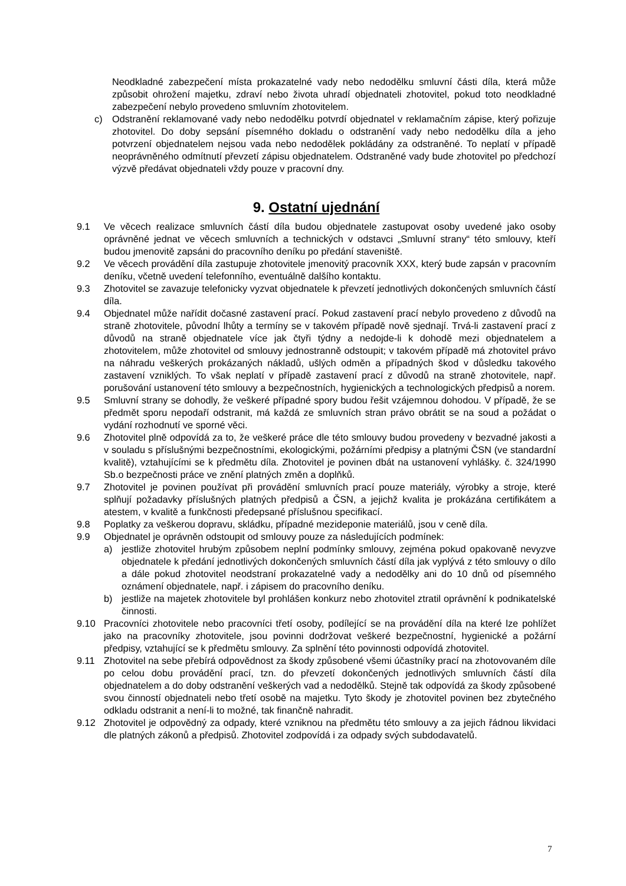Neodkladné zabezpečení místa prokazatelné vady nebo nedodělku smluvní části díla, která může způsobit ohrožení majetku, zdraví nebo života uhradí objednateli zhotovitel, pokud toto neodkladné zabezpečení nebylo provedeno smluvním zhotovitelem.
c) Odstranění reklamované vady nebo nedodělku potvrdí objednatel v reklamačním zápise, který pořizuje zhotovitel. Do doby sepsání písemného dokladu o odstranění vady nebo nedodělku díla a jeho potvrzení objednatelem nejsou vada nebo nedodělek pokládány za odstraněné. To neplatí v případě neoprávněného odmítnutí převzetí zápisu objednatelem. Odstraněné vady bude zhotovitel po předchozí výzvě předávat objednateli vždy pouze v pracovní dny.
9. Ostatní ujednání
9.1 Ve věcech realizace smluvních částí díla budou objednatele zastupovat osoby uvedené jako osoby oprávněné jednat ve věcech smluvních a technických v odstavci „Smluvní strany“ této smlouvy, kteří budou jmenovitě zapsáni do pracovního deníku po předání staveniště.
9.2 Ve věcech provádění díla zastupuje zhotovitele jmenovitý pracovník XXX, který bude zapsán v pracovním deníku, včetně uvedení telefonního, eventuálně dalšího kontaktu.
9.3 Zhotovitel se zavazuje telefonicky vyzvat objednatele k převzetí jednotlivých dokončených smluvních částí díla.
9.4 Objednatel může nařídit dočasné zastavení prací. Pokud zastavení prací nebylo provedeno z důvodů na straně zhotovitele, původní lhůty a termíny se v takovém případě nově sjednají. Trvá-li zastavení prací z důvodů na straně objednatele více jak čtyři týdny a nedojde-li k dohodě mezi objednatelem a zhotovitelem, může zhotovitel od smlouvy jednostranně odstoupit; v takovém případě má zhotovitel právo na náhradu veškerých prokázaných nákladů, ušlých odměn a případných škod v důsledku takového zastavení vzniklých. To však neplatí v případě zastavení prací z důvodů na straně zhotovitele, např. porušování ustanovení této smlouvy a bezpečnostních, hygienických a technologických předpisů a norem.
9.5 Smluvní strany se dohodly, že veškeré případné spory budou řešit vzájemnou dohodou. V případě, že se předmět sporu nepodaří odstranit, má každá ze smluvních stran právo obrátit se na soud a požádat o vydání rozhodnutí ve sporné věci.
9.6 Zhotovitel plně odpovídá za to, že veškeré práce dle této smlouvy budou provedeny v bezvadné jakosti a v souladu s příslušnými bezpečnostními, ekologickými, požárními předpisy a platnými ČSN (ve standardní kvalitě), vztahujícími se k předmětu díla. Zhotovitel je povinen dbát na ustanovení vyhlášky. č. 324/1990 Sb.o bezpečnosti práce ve znění platných změn a doplňků.
9.7 Zhotovitel je povinen používat při provádění smluvních prací pouze materiály, výrobky a stroje, které splňují požadavky příslušných platných předpisů a ČSN, a jejichž kvalita je prokázána certifikátem a atestem, v kvalitě a funkčnosti předepsané příslušnou specifikací.
9.8 Poplatky za veškerou dopravu, skládku, případné mezideponie materiálů, jsou v ceně díla.
9.9 Objednatel je oprávněn odstoupit od smlouvy pouze za následujících podmínek:
a) jestliže zhotovitel hrubým způsobem neplní podmínky smlouvy, zejména pokud opakovaně nevyzve objednatele k předání jednotlivých dokončených smluvních částí díla jak vyplývá z této smlouvy o dílo a dále pokud zhotovitel neodstraní prokazatelné vady a nedodělky ani do 10 dnů od písemného oznámení objednatele, např. i zápisem do pracovního deníku.
b) jestliže na majetek zhotovitele byl prohlášen konkurz nebo zhotovitel ztratil oprávnění k podnikatelské činnosti.
9.10 Pracovníci zhotovitele nebo pracovníci třetí osoby, podílející se na provádění díla na které lze pohlížet jako na pracovníky zhotovitele, jsou povinni dodržovat veškeré bezpečnostní, hygienické a požární předpisy, vztahující se k předmětu smlouvy. Za splnění této povinnosti odpovídá zhotovitel.
9.11 Zhotovitel na sebe přebírá odpovědnost za škody způsobené všemi účastníky prací na zhotovovaném díle po celou dobu provádění prací, tzn. do převzetí dokončených jednotlivých smluvních částí díla objednatelem a do doby odstranění veškerých vad a nedodělků. Stejně tak odpovídá za škody způsobené svou činností objednateli nebo třetí osobě na majetku. Tyto škody je zhotovitel povinen bez zbytečného odkladu odstranit a není-li to možné, tak finančně nahradit.
9.12 Zhotovitel je odpovědný za odpady, které vzniknou na předmětu této smlouvy a za jejich řádnou likvidaci dle platných zákonů a předpisů. Zhotovitel zodpovídá i za odpady svých subdodavatelů.
7